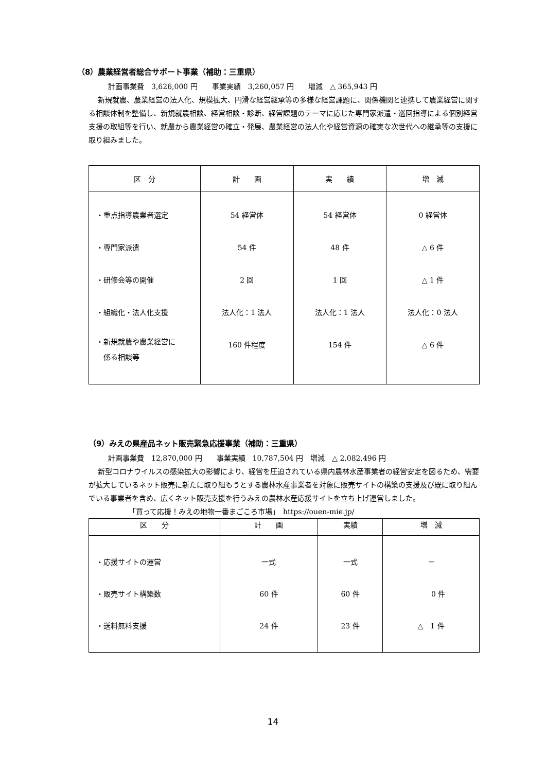（8）農業経営者総合サポート事業（補助：三重県）
計画事業費　3,626,000 円　　事業実績　3,260,057 円　　増減　△ 365,943 円
新規就農、農業経営の法人化、規模拡大、円滑な経営継承等の多様な経営課題に、関係機関と連携して農業経営に関する相談体制を整備し、新規就農相談、経営相談・診断、経営課題のテーマに応じた専門家派遣・巡回指導による個別経営支援の取組等を行い、就農から農業経営の確立・発展、農業経営の法人化や経営資源の確実な次世代への継承等の支援に取り組みました。
| 区 分 | 計 画 | 実 績 | 増 減 |
| --- | --- | --- | --- |
| ・重点指導農業者選定 ・専門家派遣 ・研修会等の開催 ・組織化・法人化支援 ・新規就農や農業経営に 係る相談等 | 54 経営体 54 件 2 回 法人化：1 法人 160 件程度 | 54 経営体 48 件 1 回 法人化：1 法人 154 件 | 0 経営体 △ 6 件 △ 1 件 法人化：0 法人 △ 6 件 |
（9）みえの県産品ネット販売緊急応援事業（補助：三重県）
計画事業費　12,870,000 円　　事業実績　10,787,504 円　増減　△ 2,082,496 円
新型コロナウイルスの感染拡大の影響により、経営を圧迫されている県内農林水産事業者の経営安定を図るため、需要が拡大しているネット販売に新たに取り組もうとする農林水産事業者を対象に販売サイトの構築の支援及び既に取り組んでいる事業者を含め、広くネット販売支援を行うみえの農林水産応援サイトを立ち上げ運営しました。
「買って応援！みえの地物一番まごころ市場」　https://ouen-mie.jp/
| 区 分 | 計 画 | 実績 | 増 減 |
| --- | --- | --- | --- |
| ・応援サイトの運営 ・販売サイト構築数 ・送料無料支援 | 一式 60 件 24 件 | 一式 60 件 23 件 | － 0 件 △ 1 件 |
14